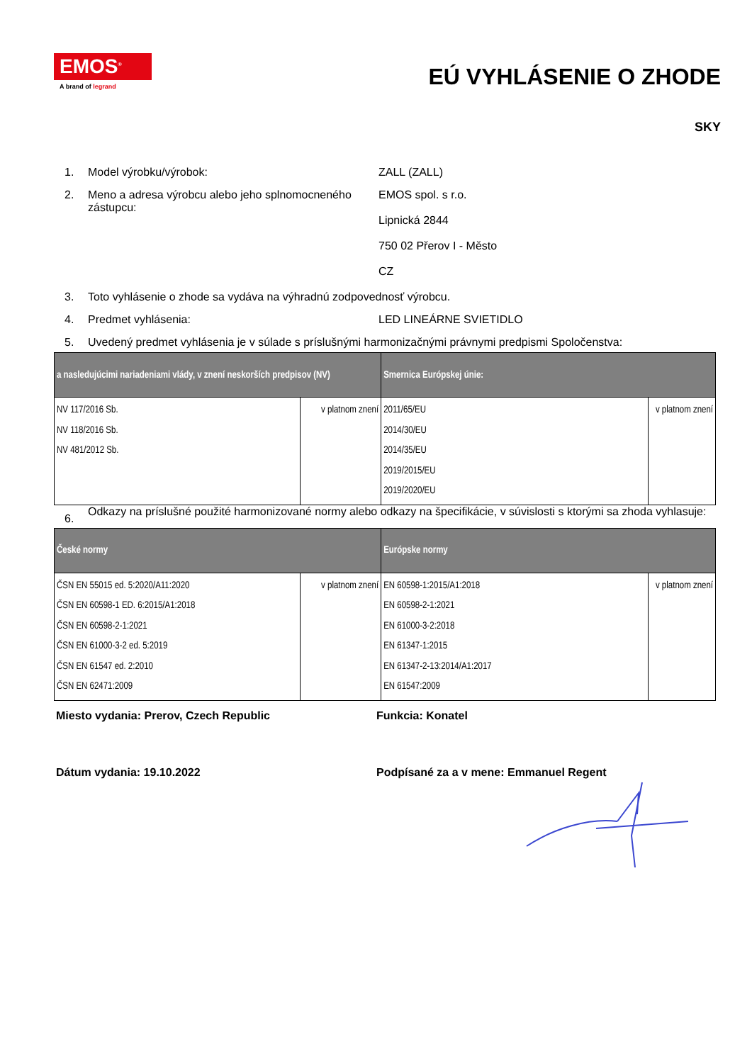EMOS<sup>®</sup>
A brand of legrand
EÚ VYHLÁSENIE O ZHODE
SKY
1. Model výrobku/výrobok: ZALL (ZALL)
2. Meno a adresa výrobcu alebo jeho splnomocneného zástupcu:
EMOS spol. s r.o.
Lipnická 2844
750 02 Přerov I - Město
CZ
3. Toto vyhlásenie o zhode sa vydáva na výhradnú zodpovednosť výrobcu.
4. Predmet vyhlásenia: LED LINEÁRNE SVIETIDLO
5. Uvedený predmet vyhlásenia je v súlade s príslušnými harmonizačnými právnymi predpismi Spoločenstva:
| a nasledujúcimi nariadeniami vlády, v znení neskorších predpisov (NV) | | Smernica Európskej únie: | |
| --- | --- | --- | --- |
| NV 117/2016 Sb. NV 118/2016 Sb. NV 481/2012 Sb. | v platnom znení | 2011/65/EU 2014/30/EU 2014/35/EU 2019/2015/EU 2019/2020/EU | v platnom znení |
6.
Odkazy na príslušné použité harmonizované normy alebo odkazy na špecifikácie, v súvislosti s ktorými sa zhoda vyhlasuje:
| České normy | | Európske normy | |
| --- | --- | --- | --- |
| ČSN EN 55015 ed. 5:2020/A11:2020 ČSN EN 60598-1 ED. 6:2015/A1:2018 ČSN EN 60598-2-1:2021 ČSN EN 61000-3-2 ed. 5:2019 ČSN EN 61547 ed. 2:2010 ČSN EN 62471:2009 | v platnom znení | EN 60598-1:2015/A1:2018 EN 60598-2-1:2021 EN 61000-3-2:2018 EN 61347-1:2015 EN 61347-2-13:2014/A1:2017 EN 61547:2009 | v platnom znení |
Miesto vydania: Prerov, Czech Republic Funkcia: Konatel
Dátum vydania: 19.10.2022 Podpísané za a v mene: Emmanuel Regent